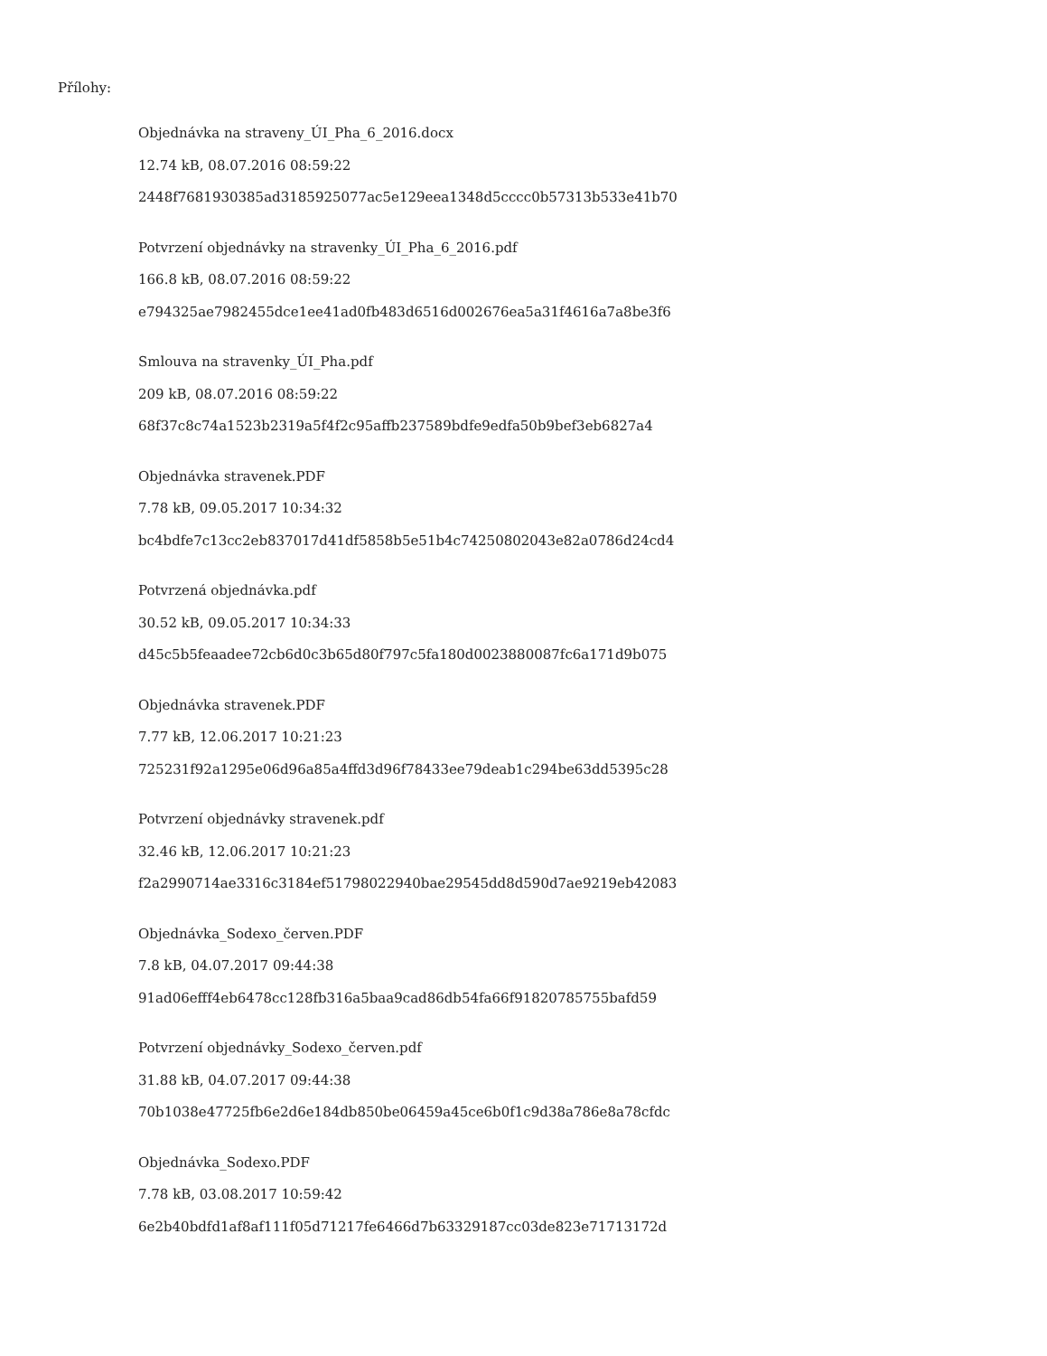Přílohy:
Objednávka na straveny_ÚI_Pha_6_2016.docx
12.74 kB, 08.07.2016 08:59:22
2448f7681930385ad3185925077ac5e129eea1348d5cccc0b57313b533e41b70
Potvrzení objednávky na stravenky_ÚI_Pha_6_2016.pdf
166.8 kB, 08.07.2016 08:59:22
e794325ae7982455dce1ee41ad0fb483d6516d002676ea5a31f4616a7a8be3f6
Smlouva na stravenky_ÚI_Pha.pdf
209 kB, 08.07.2016 08:59:22
68f37c8c74a1523b2319a5f4f2c95affb237589bdfe9edfa50b9bef3eb6827a4
Objednávka stravenek.PDF
7.78 kB, 09.05.2017 10:34:32
bc4bdfe7c13cc2eb837017d41df5858b5e51b4c74250802043e82a0786d24cd4
Potvrzená objednávka.pdf
30.52 kB, 09.05.2017 10:34:33
d45c5b5feaadee72cb6d0c3b65d80f797c5fa180d0023880087fc6a171d9b075
Objednávka stravenek.PDF
7.77 kB, 12.06.2017 10:21:23
725231f92a1295e06d96a85a4ffd3d96f78433ee79deab1c294be63dd5395c28
Potvrzení objednávky stravenek.pdf
32.46 kB, 12.06.2017 10:21:23
f2a2990714ae3316c3184ef51798022940bae29545dd8d590d7ae9219eb42083
Objednávka_Sodexo_červen.PDF
7.8 kB, 04.07.2017 09:44:38
91ad06efff4eb6478cc128fb316a5baa9cad86db54fa66f91820785755bafd59
Potvrzení objednávky_Sodexo_červen.pdf
31.88 kB, 04.07.2017 09:44:38
70b1038e47725fb6e2d6e184db850be06459a45ce6b0f1c9d38a786e8a78cfdc
Objednávka_Sodexo.PDF
7.78 kB, 03.08.2017 10:59:42
6e2b40bdfd1af8af111f05d71217fe6466d7b63329187cc03de823e71713172d